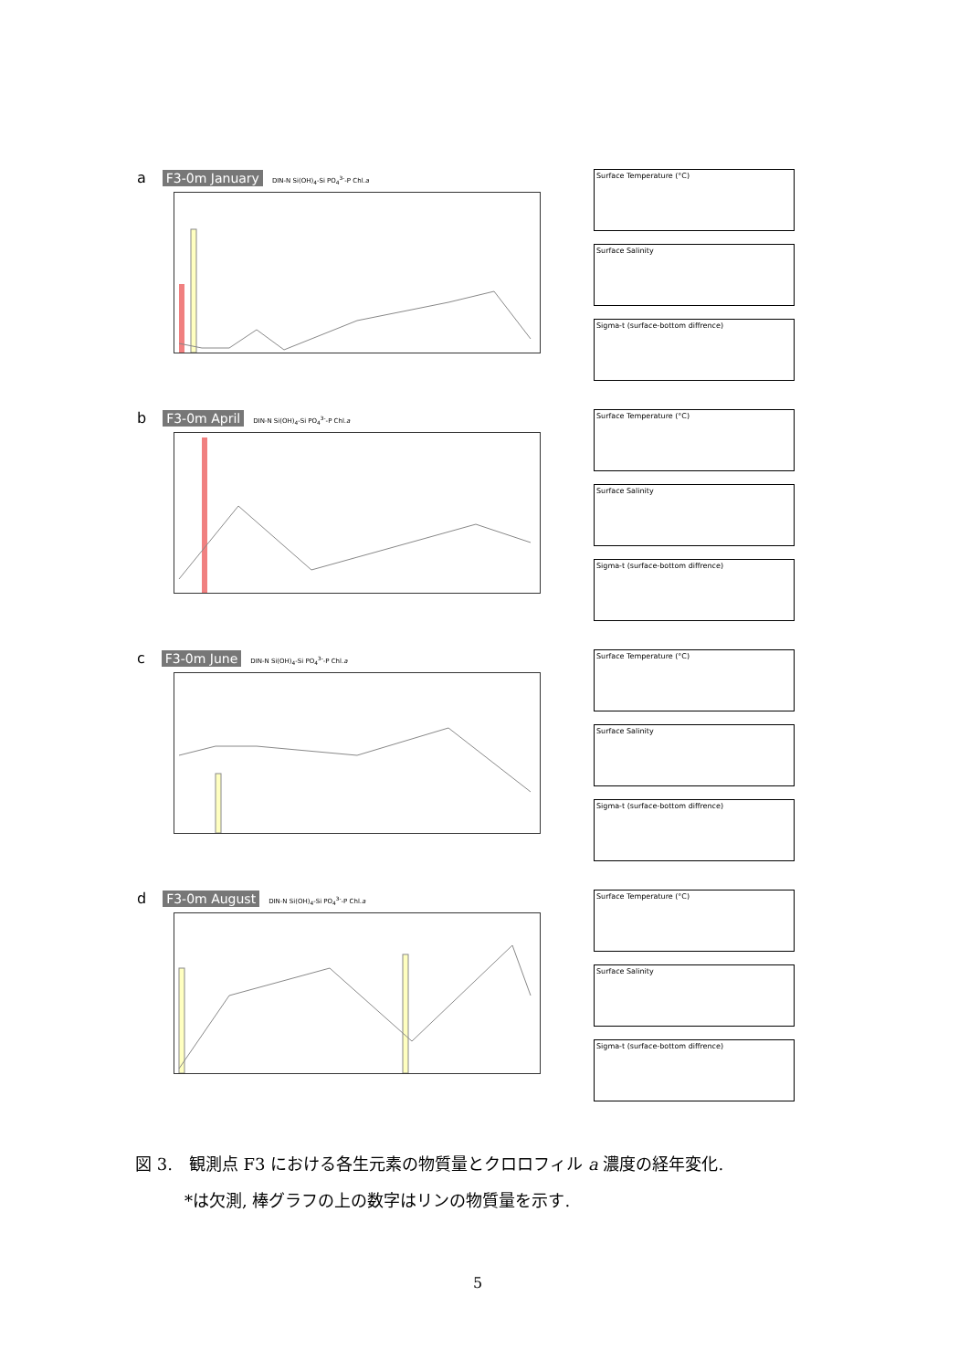a F3-0m January DIN-N Si(OH)<sub>4</sub>-Si PO<sub>4</sub><sup>3-</sup>-P Chl.a
Surface Temperature (°C)
Surface Salinity
Sigma-t (surface-bottom diffrence)
b F3-0m April DIN-N Si(OH)<sub>4</sub>-Si PO<sub>4</sub><sup>3-</sup>-P Chl.a
Surface Temperature (°C)
Surface Salinity
Sigma-t (surface-bottom diffrence)
c F3-0m June DIN-N Si(OH)<sub>4</sub>-Si PO<sub>4</sub><sup>3-</sup>-P Chl.a
Surface Temperature (°C)
Surface Salinity
Sigma-t (surface-bottom diffrence)
d F3-0m August DIN-N Si(OH)<sub>4</sub>-Si PO<sub>4</sub><sup>3-</sup>-P Chl.a
Surface Temperature (°C)
Surface Salinity
Sigma-t (surface-bottom diffrence)
図 3.　観測点 F3 における各生元素の物質量とクロロフィル a 濃度の経年変化.
　　　*は欠測, 棒グラフの上の数字はリンの物質量を示す.
5